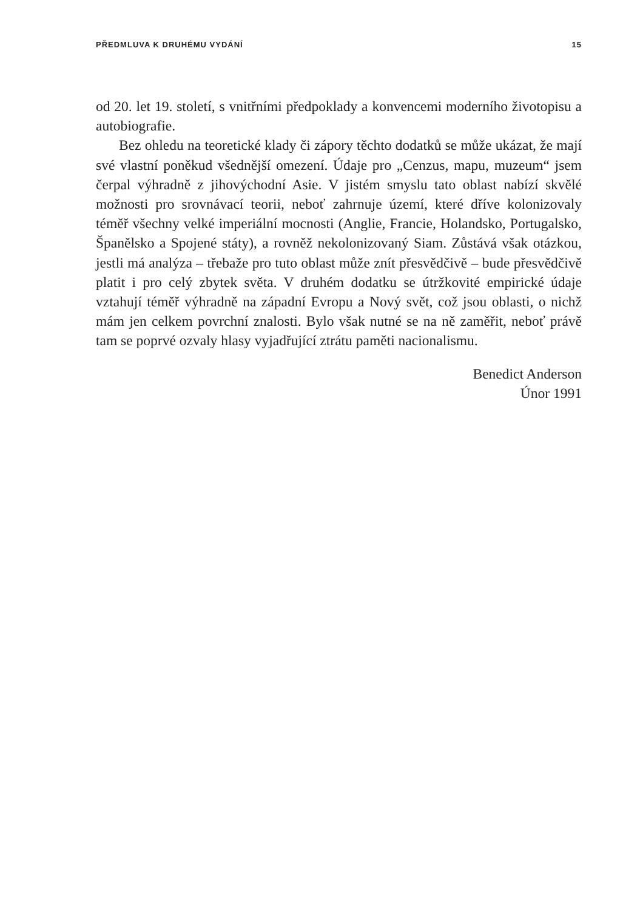PŘEDMLUVA K DRUHÉMU VYDÁNÍ 15
od 20. let 19. století, s vnitřními předpoklady a konvencemi moderního životopisu a autobiografie.
Bez ohledu na teoretické klady či zápory těchto dodatků se může ukázat, že mají své vlastní poněkud všednější omezení. Údaje pro „Cenzus, mapu, muzeum“ jsem čerpal výhradně z jihovýchodní Asie. V jistém smyslu tato oblast nabízí skvělé možnosti pro srovnávací teorii, neboť zahrnuje území, které dříve kolonizovaly téměř všechny velké imperiální mocnosti (Anglie, Francie, Holandsko, Portugalsko, Španělsko a Spojené státy), a rovněž nekolonizovaný Siam. Zůstává však otázkou, jestli má analýza – třebaže pro tuto oblast může znít přesvědčivě – bude přesvědčivě platit i pro celý zbytek světa. V druhém dodatku se útržkovité empirické údaje vztahují téměř výhradně na západní Evropu a Nový svět, což jsou oblasti, o nichž mám jen celkem povrchní znalosti. Bylo však nutné se na ně zaměřit, neboť právě tam se poprvé ozvaly hlasy vyjadřující ztrátu paměti nacionalismu.
Benedict Anderson
Únor 1991